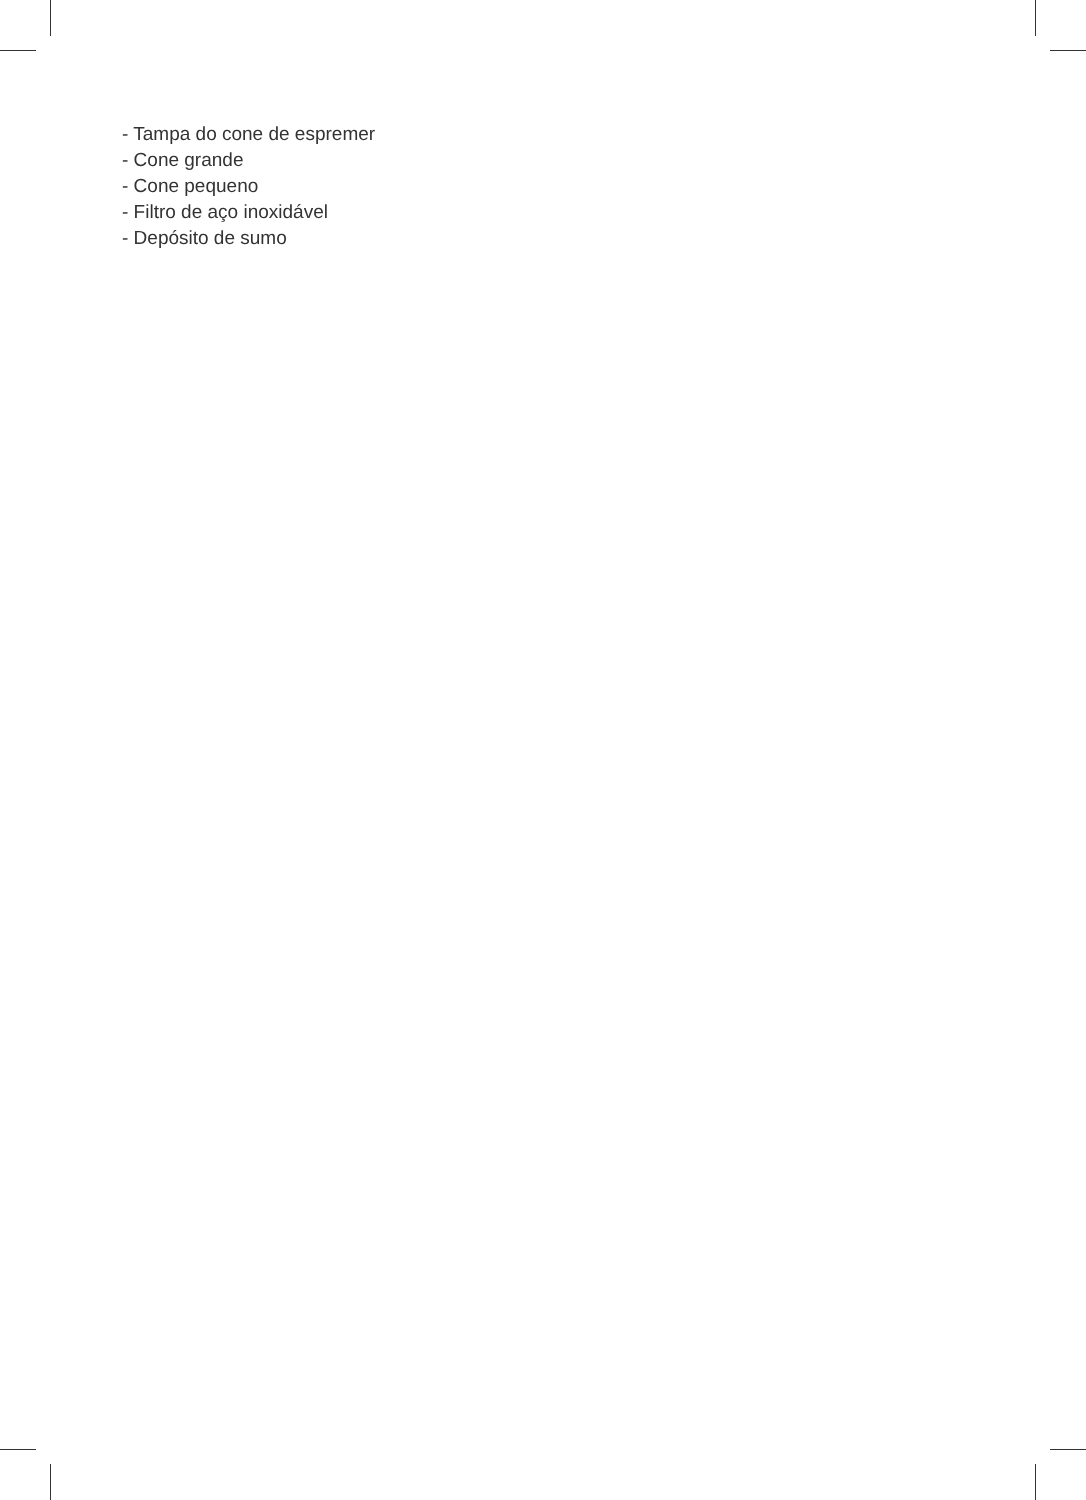- Tampa do cone de espremer
- Cone grande
- Cone pequeno
- Filtro de aço inoxidável
- Depósito de sumo